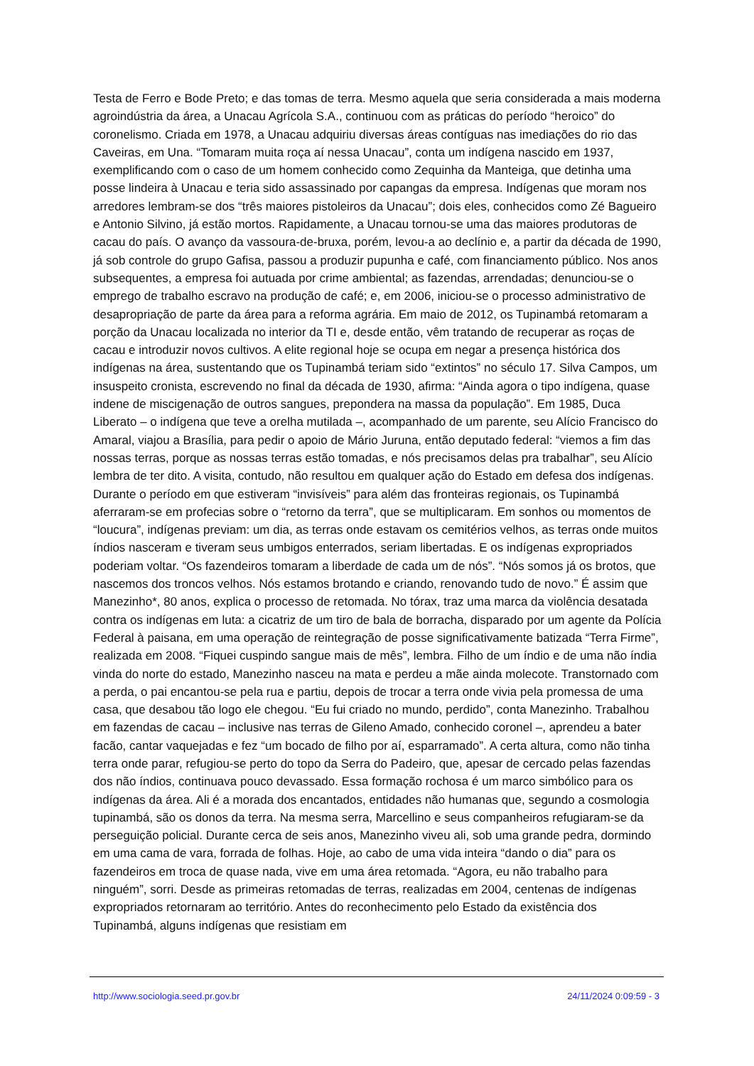Testa de Ferro e Bode Preto; e das tomas de terra. Mesmo aquela que seria considerada a mais moderna agroindústria da área, a Unacau Agrícola S.A., continuou com as práticas do período “heroico” do coronelismo. Criada em 1978, a Unacau adquiriu diversas áreas contíguas nas imediações do rio das Caveiras, em Una. “Tomaram muita roça aí nessa Unacau”, conta um indígena nascido em 1937, exemplificando com o caso de um homem conhecido como Zequinha da Manteiga, que detinha uma posse lindeira à Unacau e teria sido assassinado por capangas da empresa. Indígenas que moram nos arredores lembram-se dos “três maiores pistoleiros da Unacau”; dois eles, conhecidos como Zé Bagueiro e Antonio Silvino, já estão mortos. Rapidamente, a Unacau tornou-se uma das maiores produtoras de cacau do país. O avanço da vassoura-de-bruxa, porém, levou-a ao declínio e, a partir da década de 1990, já sob controle do grupo Gafisa, passou a produzir pupunha e café, com financiamento público. Nos anos subsequentes, a empresa foi autuada por crime ambiental; as fazendas, arrendadas; denunciou-se o emprego de trabalho escravo na produção de café; e, em 2006, iniciou-se o processo administrativo de desapropriação de parte da área para a reforma agrária. Em maio de 2012, os Tupinambá retomaram a porção da Unacau localizada no interior da TI e, desde então, vêm tratando de recuperar as roças de cacau e introduzir novos cultivos. A elite regional hoje se ocupa em negar a presença histórica dos indígenas na área, sustentando que os Tupinambá teriam sido “extintos” no século 17. Silva Campos, um insuspeito cronista, escrevendo no final da década de 1930, afirma: “Ainda agora o tipo indígena, quase indene de miscigenação de outros sangues, prepondera na massa da população”. Em 1985, Duca Liberato – o indígena que teve a orelha mutilada –, acompanhado de um parente, seu Alício Francisco do Amaral, viajou a Brasília, para pedir o apoio de Mário Juruna, então deputado federal: “viemos a fim das nossas terras, porque as nossas terras estão tomadas, e nós precisamos delas pra trabalhar”, seu Alício lembra de ter dito. A visita, contudo, não resultou em qualquer ação do Estado em defesa dos indígenas. Durante o período em que estiveram “invisíveis” para além das fronteiras regionais, os Tupinambá aferraram-se em profecias sobre o “retorno da terra”, que se multiplicaram. Em sonhos ou momentos de “loucura”, indígenas previam: um dia, as terras onde estavam os cemitérios velhos, as terras onde muitos índios nasceram e tiveram seus umbigos enterrados, seriam libertadas. E os indígenas expropriados poderiam voltar. “Os fazendeiros tomaram a liberdade de cada um de nós”. “Nós somos já os brotos, que nascemos dos troncos velhos. Nós estamos brotando e criando, renovando tudo de novo.” É assim que Manezinho*, 80 anos, explica o processo de retomada. No tórax, traz uma marca da violência desatada contra os indígenas em luta: a cicatriz de um tiro de bala de borracha, disparado por um agente da Polícia Federal à paisana, em uma operação de reintegração de posse significativamente batizada “Terra Firme”, realizada em 2008. “Fiquei cuspindo sangue mais de mês”, lembra. Filho de um índio e de uma não índia vinda do norte do estado, Manezinho nasceu na mata e perdeu a mãe ainda molecote. Transtornado com a perda, o pai encantou-se pela rua e partiu, depois de trocar a terra onde vivia pela promessa de uma casa, que desabou tão logo ele chegou. “Eu fui criado no mundo, perdido”, conta Manezinho. Trabalhou em fazendas de cacau – inclusive nas terras de Gileno Amado, conhecido coronel –, aprendeu a bater facão, cantar vaquejadas e fez “um bocado de filho por aí, esparramado”. A certa altura, como não tinha terra onde parar, refugiou-se perto do topo da Serra do Padeiro, que, apesar de cercado pelas fazendas dos não índios, continuava pouco devassado. Essa formação rochosa é um marco simbólico para os indígenas da área. Ali é a morada dos encantados, entidades não humanas que, segundo a cosmologia tupinambá, são os donos da terra. Na mesma serra, Marcellino e seus companheiros refugiaram-se da perseguição policial. Durante cerca de seis anos, Manezinho viveu ali, sob uma grande pedra, dormindo em uma cama de vara, forrada de folhas. Hoje, ao cabo de uma vida inteira “dando o dia” para os fazendeiros em troca de quase nada, vive em uma área retomada. “Agora, eu não trabalho para ninguém”, sorri. Desde as primeiras retomadas de terras, realizadas em 2004, centenas de indígenas expropriados retornaram ao território. Antes do reconhecimento pelo Estado da existência dos Tupinambá, alguns indígenas que resistiam em
http://www.sociologia.seed.pr.gov.br 24/11/2024 0:09:59 - 3